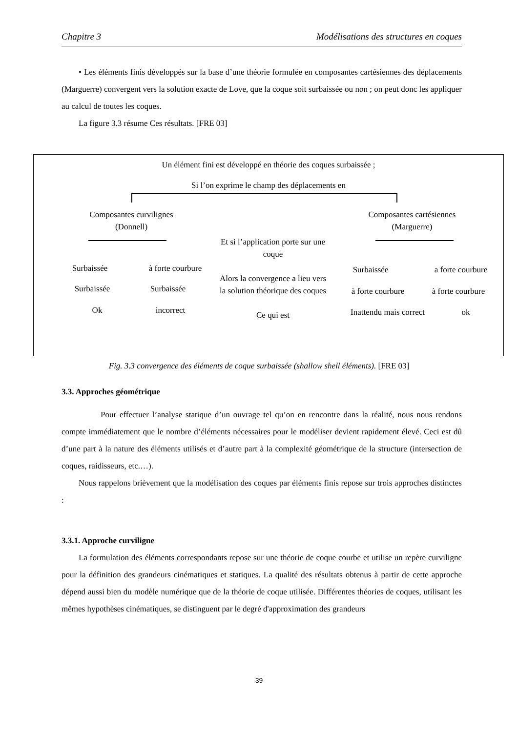Chapitre 3 Modélisations des structures en coques
• Les éléments finis développés sur la base d’une théorie formulée en composantes cartésiennes des déplacements (Marguerre) convergent vers la solution exacte de Love, que la coque soit surbaissée ou non ; on peut donc les appliquer au calcul de toutes les coques.
La figure 3.3 résume Ces résultats. [FRE 03]
Un élément fini est développé en théorie des coques surbaissée ;
Si l’on exprime le champ des déplacements en
Composantes curvilignes
(Donnell)
Composantes cartésiennes
(Marguerre)
Et si l’application porte sur une coque
Alors la convergence a lieu vers la solution théorique des coques
Ce qui est
Surbaissée
à forte courbure
Surbaissée Surbaissée
Ok incorrect
Surbaissée
a forte courbure
à forte courbure
à forte courbure
Inattendu mais correct
ok
Fig. 3.3 convergence des éléments de coque surbaissée (shallow shell éléments). [FRE 03]
3.3. Approches géométrique
Pour effectuer l’analyse statique d’un ouvrage tel qu’on en rencontre dans la réalité, nous nous rendons compte immédiatement que le nombre d’éléments nécessaires pour le modéliser devient rapidement élevé. Ceci est dû d’une part à la nature des éléments utilisés et d’autre part à la complexité géométrique de la structure (intersection de coques, raidisseurs, etc.…).
Nous rappelons brièvement que la modélisation des coques par éléments finis repose sur trois approches distinctes :
3.3.1. Approche curviligne
La formulation des éléments correspondants repose sur une théorie de coque courbe et utilise un repère curviligne pour la définition des grandeurs cinématiques et statiques. La qualité des résultats obtenus à partir de cette approche dépend aussi bien du modèle numérique que de la théorie de coque utilisée. Différentes théories de coques, utilisant les mêmes hypothèses cinématiques, se distinguent par le degré d'approximation des grandeurs
39